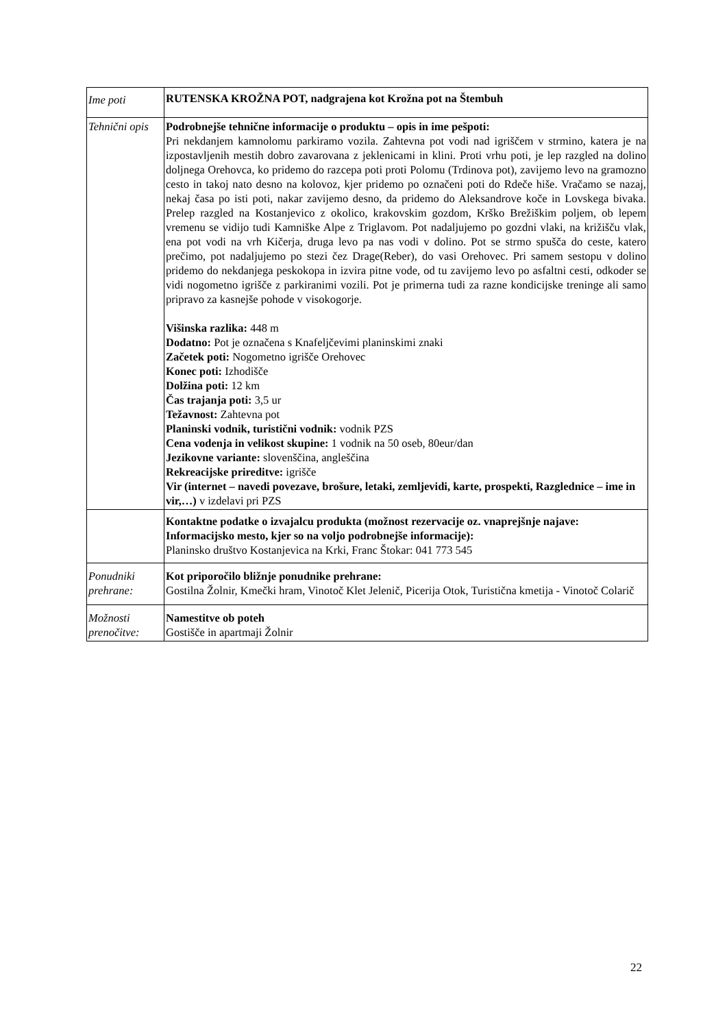| Ime poti | RUTENSKA KROŽNA POT, nadgrajena kot Krožna pot na Štembuh |
| Tehnični opis | Podrobnejše tehnične informacije o produktu – opis in ime pešpoti: Pri nekdanjem kamnolomu parkiramo vozila. Zahtevna pot vodi nad igriščem v strmino, katera je na izpostavljenih mestih dobro zavarovana z jeklenicami in klini. Proti vrhu poti, je lep razgled na dolino doljnega Orehovca, ko pridemo do razcepa poti proti Polomu (Trdinova pot), zavijemo levo na gramozno cesto in takoj nato desno na kolovoz, kjer pridemo po označeni poti do Rdeče hiše. Vračamo se nazaj, nekaj časa po isti poti, nakar zavijemo desno, da pridemo do Aleksandrove koče in Lovskega bivaka. Prelep razgled na Kostanjevico z okolico, krakovskim gozdom, Krško Brežiškim poljem, ob lepem vremenu se vidijo tudi Kamniške Alpe z Triglavom. Pot nadaljujemo po gozdni vlaki, na križišču vlak, ena pot vodi na vrh Kičerja, druga levo pa nas vodi v dolino. Pot se strmo spušča do ceste, katero prečimo, pot nadaljujemo po stezi čez Drage(Reber), do vasi Orehovec. Pri samem sestopu v dolino pridemo do nekdanjega peskokopa in izvira pitne vode, od tu zavijemo levo po asfaltni cesti, odkoder se vidi nogometno igrišče z parkiranimi vozili. Pot je primerna tudi za razne kondicijske treninge ali samo pripravo za kasnejše pohode v visokogorje. Višinska razlika: 448 m Dodatno: Pot je označena s Knafeljčevimi planinskimi znaki Začetek poti: Nogometno igrišče Orehovec Konec poti: Izhodišče Dolžina poti: 12 km Čas trajanja poti: 3,5 ur Težavnost: Zahtevna pot Planinski vodnik, turistični vodnik: vodnik PZS Cena vodenja in velikost skupine: 1 vodnik na 50 oseb, 80eur/dan Jezikovne variante: slovenščina, angleščina Rekreacijske prireditve: igrišče Vir (internet – navedi povezave, brošure, letaki, zemljevidi, karte, prospekti, Razglednice – ime in vir,…) v izdelavi pri PZS |
| | Kontaktne podatke o izvajalcu produkta (možnost rezervacije oz. vnaprejšnje najave: Informacijsko mesto, kjer so na voljo podrobnejše informacije): Planinsko društvo Kostanjevica na Krki, Franc Štokar: 041 773 545 |
| Ponudniki prehrane: | Kot priporočilo bližnje ponudnike prehrane: Gostilna Žolnir, Kmečki hram, Vinotoč Klet Jelenič, Picerija Otok, Turistična kmetija - Vinotoč Colarič |
| Možnosti prenočitve: | Namestitve ob poteh Gostišče in apartmaji Žolnir |
22